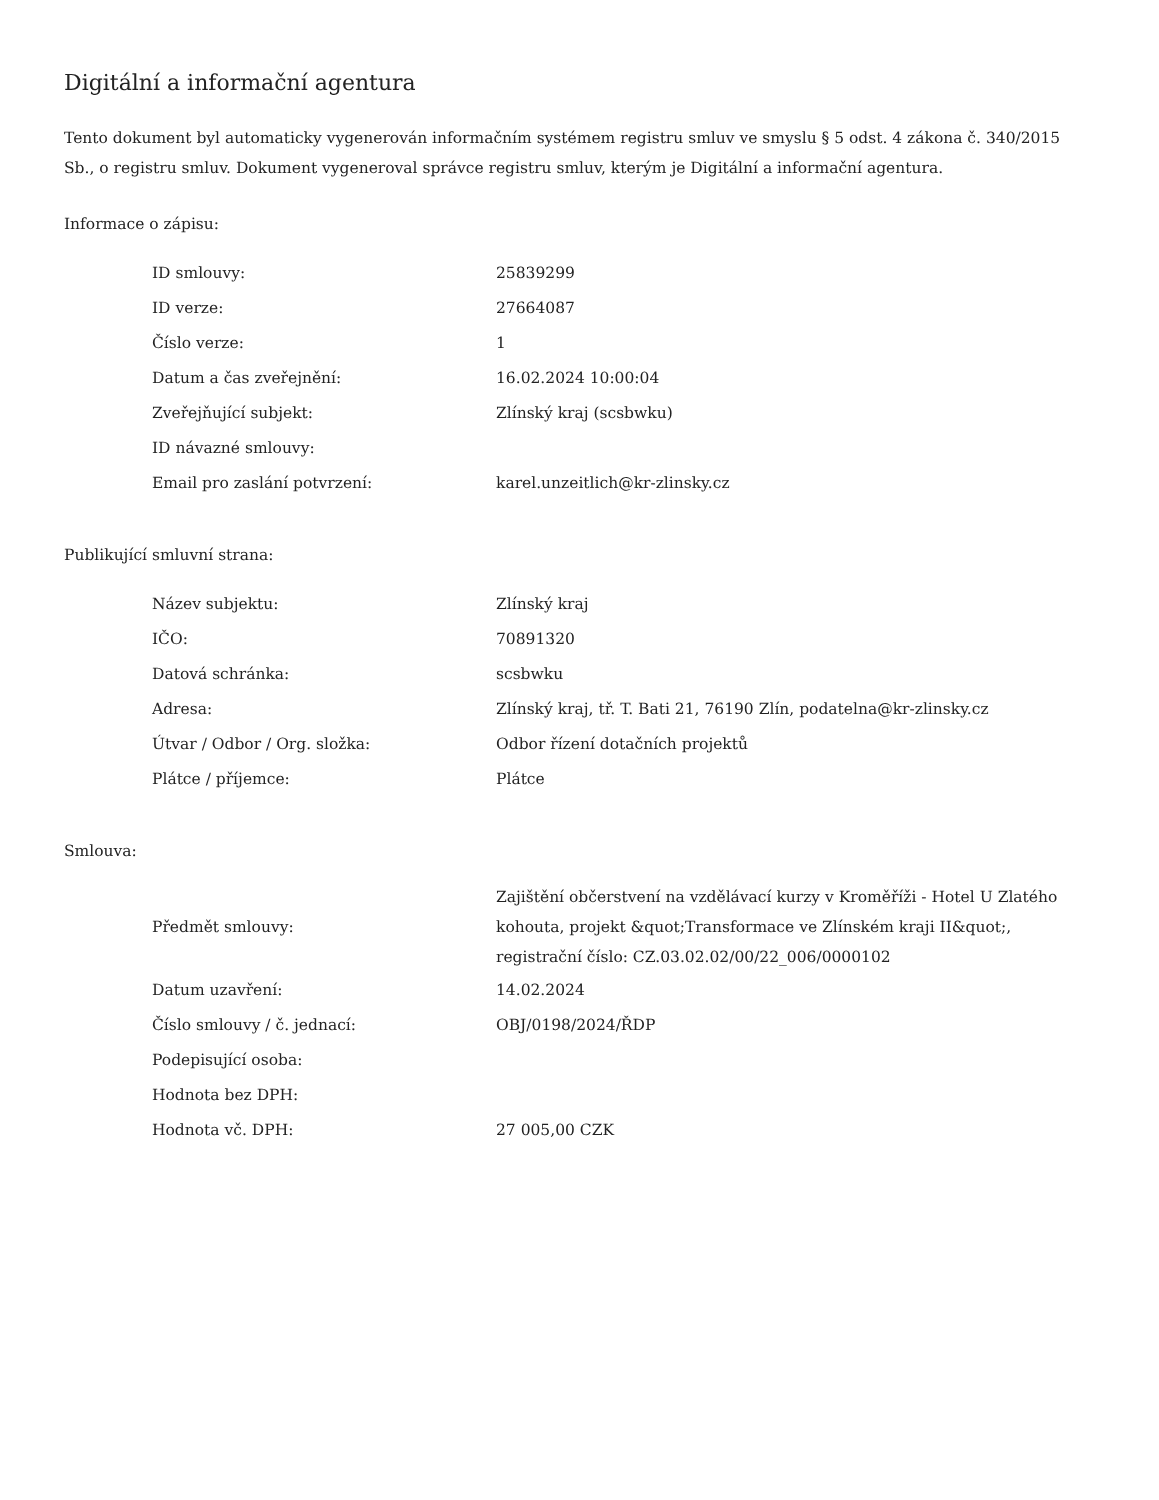Digitální a informační agentura
Tento dokument byl automaticky vygenerován informačním systémem registru smluv ve smyslu § 5 odst. 4 zákona č. 340/2015 Sb., o registru smluv. Dokument vygeneroval správce registru smluv, kterým je Digitální a informační agentura.
Informace o zápisu:
| ID smlouvy: | 25839299 |
| ID verze: | 27664087 |
| Číslo verze: | 1 |
| Datum a čas zveřejnění: | 16.02.2024 10:00:04 |
| Zveřejňující subjekt: | Zlínský kraj (scsbwku) |
| ID návazné smlouvy: | |
| Email pro zaslání potvrzení: | karel.unzeitlich@kr-zlinsky.cz |
Publikující smluvní strana:
| Název subjektu: | Zlínský kraj |
| IČO: | 70891320 |
| Datová schránka: | scsbwku |
| Adresa: | Zlínský kraj, tř. T. Bati 21, 76190 Zlín, podatelna@kr-zlinsky.cz |
| Útvar / Odbor / Org. složka: | Odbor řízení dotačních projektů |
| Plátce / příjemce: | Plátce |
Smlouva:
| Předmět smlouvy: | Zajištění občerstvení na vzdělávací kurzy v Kroměříži - Hotel U Zlatého kohouta, projekt &quot;Transformace ve Zlínském kraji II&quot;, registrační číslo: CZ.03.02.02/00/22_006/0000102 |
| Datum uzavření: | 14.02.2024 |
| Číslo smlouvy / č. jednací: | OBJ/0198/2024/ŘDP |
| Podepisující osoba: | |
| Hodnota bez DPH: | |
| Hodnota vč. DPH: | 27 005,00 CZK |